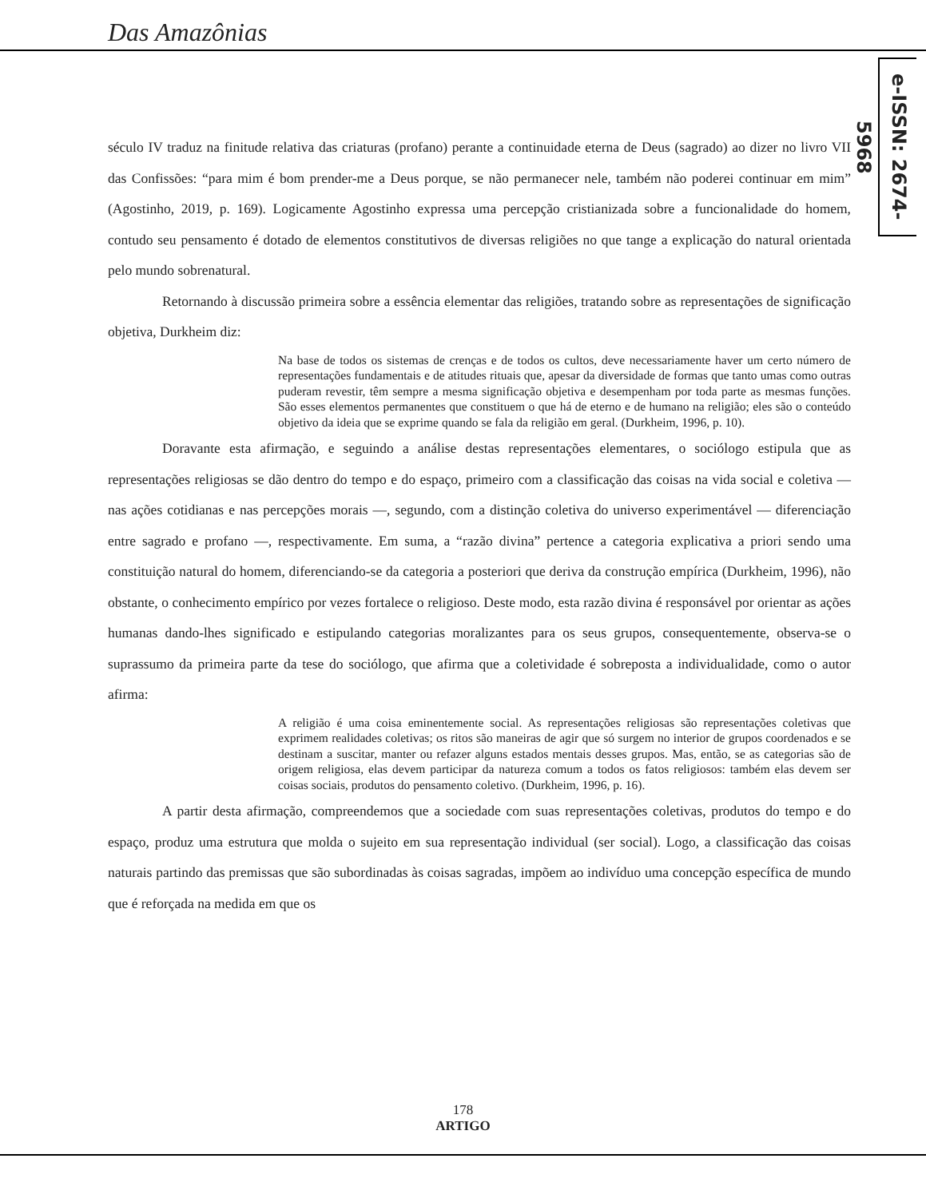Das Amazônias
e-ISSN: 2674-5968
século IV traduz na finitude relativa das criaturas (profano) perante a continuidade eterna de Deus (sagrado) ao dizer no livro VII das Confissões: “para mim é bom prender-me a Deus porque, se não permanecer nele, também não poderei continuar em mim” (Agostinho, 2019, p. 169). Logicamente Agostinho expressa uma percepção cristianizada sobre a funcionalidade do homem, contudo seu pensamento é dotado de elementos constitutivos de diversas religiões no que tange a explicação do natural orientada pelo mundo sobrenatural.
Retornando à discussão primeira sobre a essência elementar das religiões, tratando sobre as representações de significação objetiva, Durkheim diz:
Na base de todos os sistemas de crenças e de todos os cultos, deve necessariamente haver um certo número de representações fundamentais e de atitudes rituais que, apesar da diversidade de formas que tanto umas como outras puderam revestir, têm sempre a mesma significação objetiva e desempenham por toda parte as mesmas funções. São esses elementos permanentes que constituem o que há de eterno e de humano na religião; eles são o conteúdo objetivo da ideia que se exprime quando se fala da religião em geral. (Durkheim, 1996, p. 10).
Doravante esta afirmação, e seguindo a análise destas representações elementares, o sociólogo estipula que as representações religiosas se dão dentro do tempo e do espaço, primeiro com a classificação das coisas na vida social e coletiva — nas ações cotidianas e nas percepções morais —, segundo, com a distinção coletiva do universo experimentável — diferenciação entre sagrado e profano —, respectivamente. Em suma, a “razão divina” pertence a categoria explicativa a priori sendo uma constituição natural do homem, diferenciando-se da categoria a posteriori que deriva da construção empírica (Durkheim, 1996), não obstante, o conhecimento empírico por vezes fortalece o religioso. Deste modo, esta razão divina é responsável por orientar as ações humanas dando-lhes significado e estipulando categorias moralizantes para os seus grupos, consequentemente, observa-se o suprassumo da primeira parte da tese do sociólogo, que afirma que a coletividade é sobreposta a individualidade, como o autor afirma:
A religião é uma coisa eminentemente social. As representações religiosas são representações coletivas que exprimem realidades coletivas; os ritos são maneiras de agir que só surgem no interior de grupos coordenados e se destinam a suscitar, manter ou refazer alguns estados mentais desses grupos. Mas, então, se as categorias são de origem religiosa, elas devem participar da natureza comum a todos os fatos religiosos: também elas devem ser coisas sociais, produtos do pensamento coletivo. (Durkheim, 1996, p. 16).
A partir desta afirmação, compreendemos que a sociedade com suas representações coletivas, produtos do tempo e do espaço, produz uma estrutura que molda o sujeito em sua representação individual (ser social). Logo, a classificação das coisas naturais partindo das premissas que são subordinadas às coisas sagradas, impõem ao indivíduo uma concepção específica de mundo que é reforçada na medida em que os
178
ARTIGO